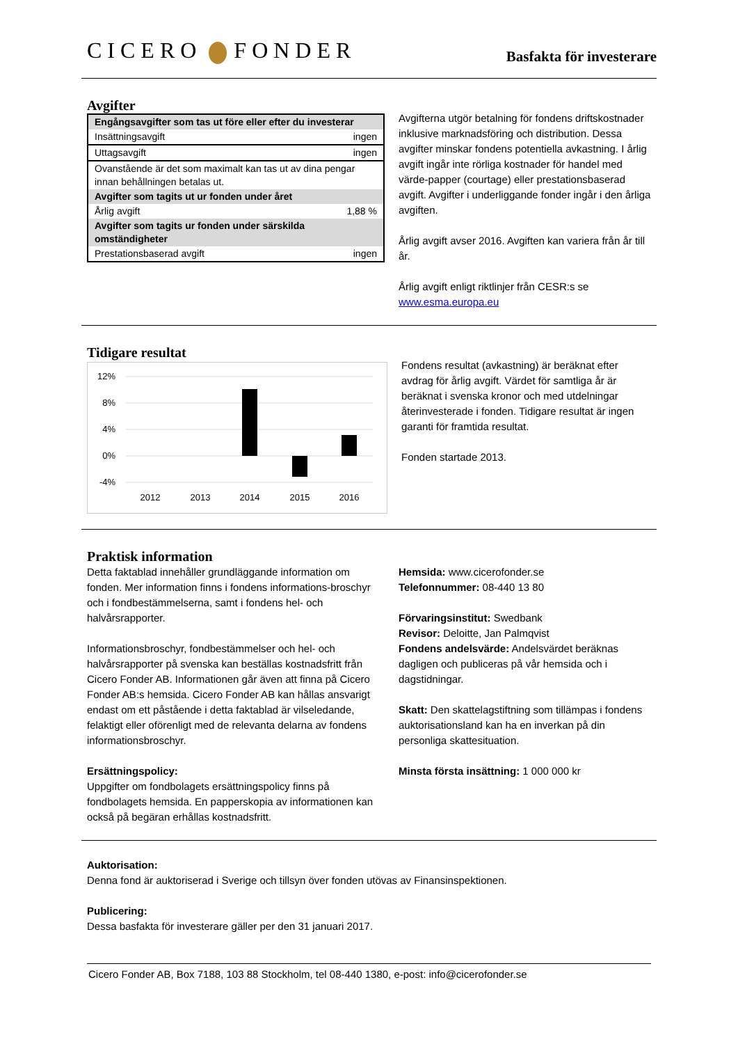CICERO FONDER
Basfakta för investerare
Avgifter
| Engångsavgifter som tas ut före eller efter du investerar | |
| --- | --- |
| Insättningsavgift | ingen |
| Uttagsavgift | ingen |
| Ovanstående är det som maximalt kan tas ut av dina pengar innan behållningen betalas ut. | |
| Avgifter som tagits ut ur fonden under året | |
| Årlig avgift | 1,88 % |
| Avgifter som tagits ur fonden under särskilda omständigheter | |
| Prestationsbaserad avgift | ingen |
Avgifterna utgör betalning för fondens driftskostnader inklusive marknadsföring och distribution. Dessa avgifter minskar fondens potentiella avkastning. I årlig avgift ingår inte rörliga kostnader för handel med värde-papper (courtage) eller prestationsbaserad avgift. Avgifter i underliggande fonder ingår i den årliga avgiften.
Årlig avgift avser 2016. Avgiften kan variera från år till år.
Årlig avgift enligt riktlinjer från CESR:s se www.esma.europa.eu
Tidigare resultat
12%
8%
4%
0%
-4%
2012
2013
2014
2015
2016
Fondens resultat (avkastning) är beräknat efter avdrag för årlig avgift. Värdet för samtliga år är beräknat i svenska kronor och med utdelningar återinvesterade i fonden. Tidigare resultat är ingen garanti för framtida resultat.
Fonden startade 2013.
Praktisk information
Detta faktablad innehåller grundläggande information om fonden. Mer information finns i fondens informations-broschyr och i fondbestämmelserna, samt i fondens hel- och halvårsrapporter.
Informationsbroschyr, fondbestämmelser och hel- och halvårsrapporter på svenska kan beställas kostnadsfritt från Cicero Fonder AB. Informationen går även att finna på Cicero Fonder AB:s hemsida. Cicero Fonder AB kan hållas ansvarigt endast om ett påstående i detta faktablad är vilseledande, felaktigt eller oförenligt med de relevanta delarna av fondens informationsbroschyr.
Ersättningspolicy:
Uppgifter om fondbolagets ersättningspolicy finns på fondbolagets hemsida. En papperskopia av informationen kan också på begäran erhållas kostnadsfritt.
Hemsida: www.cicerofonder.se
Telefonnummer: 08-440 13 80
Förvaringsinstitut: Swedbank
Revisor: Deloitte, Jan Palmqvist
Fondens andelsvärde: Andelsvärdet beräknas dagligen och publiceras på vår hemsida och i dagstidningar.
Skatt: Den skattelagstiftning som tillämpas i fondens auktorisationsland kan ha en inverkan på din personliga skattesituation.
Minsta första insättning: 1 000 000 kr
Auktorisation:
Denna fond är auktoriserad i Sverige och tillsyn över fonden utövas av Finansinspektionen.
Publicering:
Dessa basfakta för investerare gäller per den 31 januari 2017.
Cicero Fonder AB, Box 7188, 103 88 Stockholm, tel 08-440 1380, e-post: info@cicerofonder.se